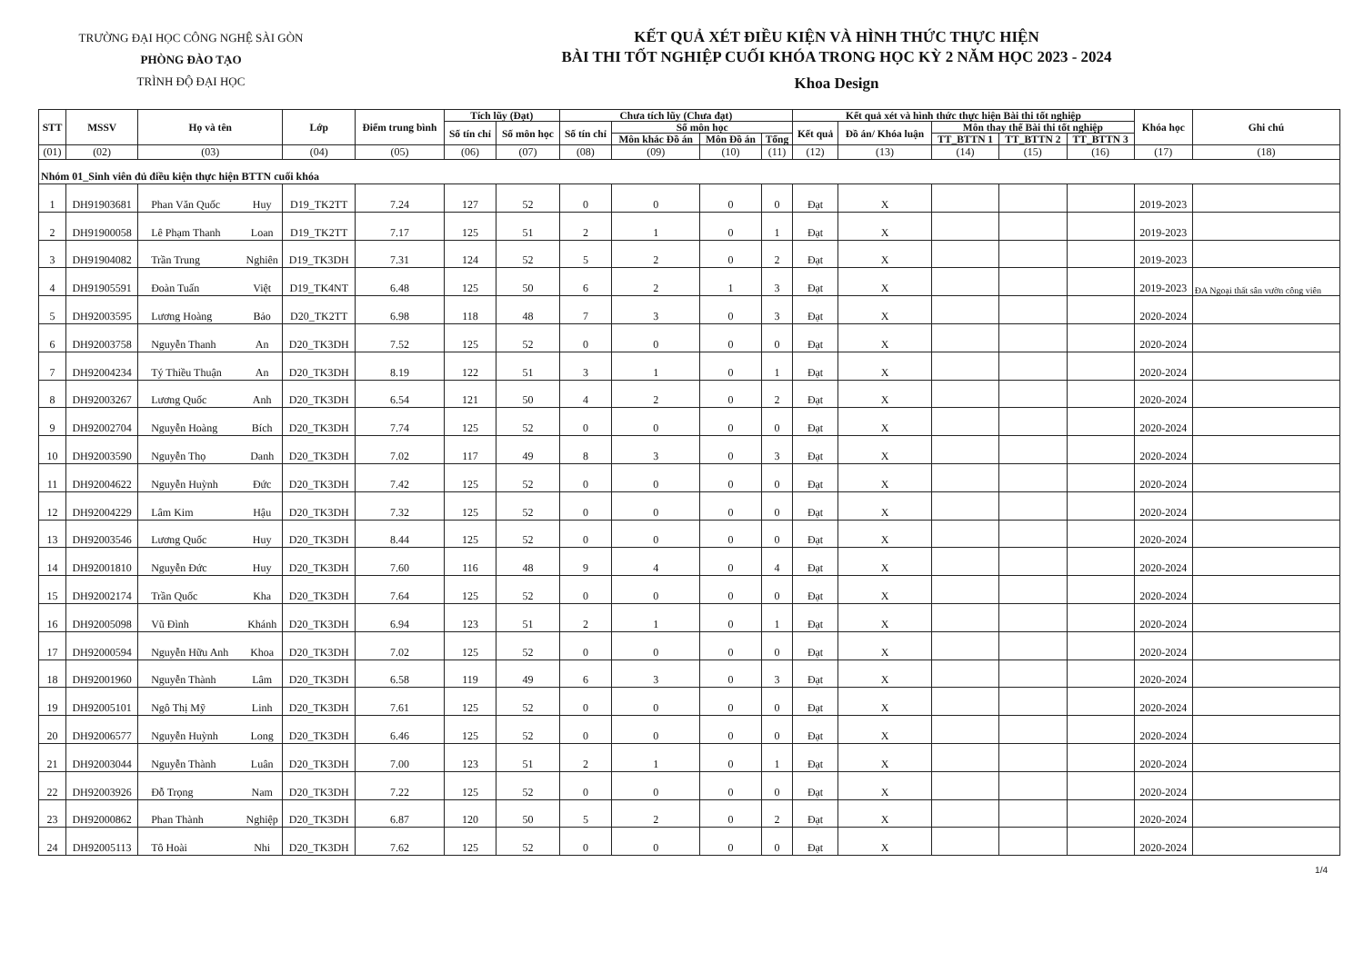TRƯỜNG ĐẠI HỌC CÔNG NGHỆ SÀI GÒN
PHÒNG ĐÀO TẠO
TRÌNH ĐỘ ĐẠI HỌC
KẾT QUẢ XÉT ĐIỀU KIỆN VÀ HÌNH THỨC THỰC HIỆN
BÀI THI TỐT NGHIỆP CUỐI KHÓA TRONG HỌC KỲ 2 NĂM HỌC 2023 - 2024
Khoa Design
| STT | MSSV | Họ và tên | | Lớp | Điểm trung bình | Tích lũy (Đạt) | | Chưa tích lũy (Chưa đạt) | | | | Kết quả xét và hình thức thực hiện Bài thi tốt nghiệp | | | | | Khóa học | Ghi chú |
| --- | --- | --- | --- | --- | --- | --- | --- | --- | --- | --- | --- | --- | --- | --- | --- | --- | --- | --- |
| | | | | | | Số tín chỉ | Số môn học | Số tín chỉ | Số môn học | | | Kết quả | Đồ án/ Khóa luận | Môn thay thế Bài thi tốt nghiệp | | | | |
| | | | | | | | | | Môn khác Đồ án | Môn Đồ án | Tổng | | | TT_BTTN 1 | TT_BTTN 2 | TT_BTTN 3 | | |
| (01) | (02) | (03) | | (04) | (05) | (06) | (07) | (08) | (09) | (10) | (11) | (12) | (13) | (14) | (15) | (16) | (17) | (18) |
| Nhóm 01_Sinh viên đủ điều kiện thực hiện BTTN cuối khóa | | | | | | | | | | | | | | | | | | |
| 1 | DH91903681 | Phan Văn Quốc | Huy | D19_TK2TT | 7.24 | 127 | 52 | 0 | 0 | 0 | 0 | Đạt | X | | | | 2019-2023 | |
| 2 | DH91900058 | Lê Phạm Thanh | Loan | D19_TK2TT | 7.17 | 125 | 51 | 2 | 1 | 0 | 1 | Đạt | X | | | | 2019-2023 | |
| 3 | DH91904082 | Trần Trung | Nghiên | D19_TK3DH | 7.31 | 124 | 52 | 5 | 2 | 0 | 2 | Đạt | X | | | | 2019-2023 | |
| 4 | DH91905591 | Đoàn Tuấn | Việt | D19_TK4NT | 6.48 | 125 | 50 | 6 | 2 | 1 | 3 | Đạt | X | | | | 2019-2023 | ĐA Ngoại thất sân vườn công viên |
| 5 | DH92003595 | Lương Hoàng | Bảo | D20_TK2TT | 6.98 | 118 | 48 | 7 | 3 | 0 | 3 | Đạt | X | | | | 2020-2024 | |
| 6 | DH92003758 | Nguyễn Thanh | An | D20_TK3DH | 7.52 | 125 | 52 | 0 | 0 | 0 | 0 | Đạt | X | | | | 2020-2024 | |
| 7 | DH92004234 | Tý Thiều Thuận | An | D20_TK3DH | 8.19 | 122 | 51 | 3 | 1 | 0 | 1 | Đạt | X | | | | 2020-2024 | |
| 8 | DH92003267 | Lương Quốc | Anh | D20_TK3DH | 6.54 | 121 | 50 | 4 | 2 | 0 | 2 | Đạt | X | | | | 2020-2024 | |
| 9 | DH92002704 | Nguyễn Hoàng | Bích | D20_TK3DH | 7.74 | 125 | 52 | 0 | 0 | 0 | 0 | Đạt | X | | | | 2020-2024 | |
| 10 | DH92003590 | Nguyễn Thọ | Danh | D20_TK3DH | 7.02 | 117 | 49 | 8 | 3 | 0 | 3 | Đạt | X | | | | 2020-2024 | |
| 11 | DH92004622 | Nguyễn Huỳnh | Đức | D20_TK3DH | 7.42 | 125 | 52 | 0 | 0 | 0 | 0 | Đạt | X | | | | 2020-2024 | |
| 12 | DH92004229 | Lâm Kim | Hậu | D20_TK3DH | 7.32 | 125 | 52 | 0 | 0 | 0 | 0 | Đạt | X | | | | 2020-2024 | |
| 13 | DH92003546 | Lương Quốc | Huy | D20_TK3DH | 8.44 | 125 | 52 | 0 | 0 | 0 | 0 | Đạt | X | | | | 2020-2024 | |
| 14 | DH92001810 | Nguyễn Đức | Huy | D20_TK3DH | 7.60 | 116 | 48 | 9 | 4 | 0 | 4 | Đạt | X | | | | 2020-2024 | |
| 15 | DH92002174 | Trần Quốc | Kha | D20_TK3DH | 7.64 | 125 | 52 | 0 | 0 | 0 | 0 | Đạt | X | | | | 2020-2024 | |
| 16 | DH92005098 | Vũ Đình | Khánh | D20_TK3DH | 6.94 | 123 | 51 | 2 | 1 | 0 | 1 | Đạt | X | | | | 2020-2024 | |
| 17 | DH92000594 | Nguyễn Hữu Anh | Khoa | D20_TK3DH | 7.02 | 125 | 52 | 0 | 0 | 0 | 0 | Đạt | X | | | | 2020-2024 | |
| 18 | DH92001960 | Nguyễn Thành | Lâm | D20_TK3DH | 6.58 | 119 | 49 | 6 | 3 | 0 | 3 | Đạt | X | | | | 2020-2024 | |
| 19 | DH92005101 | Ngô Thị Mỹ | Linh | D20_TK3DH | 7.61 | 125 | 52 | 0 | 0 | 0 | 0 | Đạt | X | | | | 2020-2024 | |
| 20 | DH92006577 | Nguyễn Huỳnh | Long | D20_TK3DH | 6.46 | 125 | 52 | 0 | 0 | 0 | 0 | Đạt | X | | | | 2020-2024 | |
| 21 | DH92003044 | Nguyễn Thành | Luân | D20_TK3DH | 7.00 | 123 | 51 | 2 | 1 | 0 | 1 | Đạt | X | | | | 2020-2024 | |
| 22 | DH92003926 | Đỗ Trọng | Nam | D20_TK3DH | 7.22 | 125 | 52 | 0 | 0 | 0 | 0 | Đạt | X | | | | 2020-2024 | |
| 23 | DH92000862 | Phan Thành | Nghiệp | D20_TK3DH | 6.87 | 120 | 50 | 5 | 2 | 0 | 2 | Đạt | X | | | | 2020-2024 | |
| 24 | DH92005113 | Tô Hoài | Nhi | D20_TK3DH | 7.62 | 125 | 52 | 0 | 0 | 0 | 0 | Đạt | X | | | | 2020-2024 | |
1/4